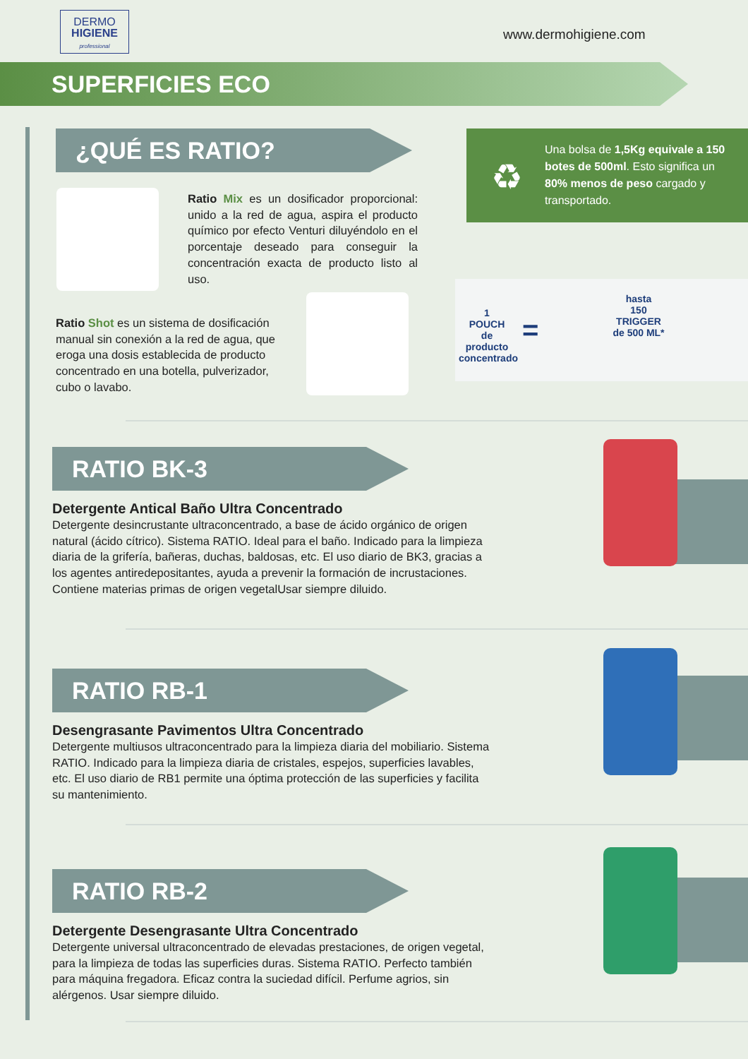DERMO
HIGIENE
professional
www.dermohigiene.com
SUPERFICIES ECO
¿QUÉ ES RATIO?
Ratio Mix es un dosificador proporcional: unido a la red de agua, aspira el producto químico por efecto Venturi diluyéndolo en el porcentaje deseado para conseguir la concentración exacta de producto listo al uso.
Ratio Shot es un sistema de dosificación manual sin conexión a la red de agua, que eroga una dosis establecida de producto concentrado en una botella, pulverizador, cubo o lavabo.
♻
Una bolsa de 1,5Kg equivale a 150 botes de 500ml. Esto significa un 80% menos de peso cargado y transportado.
1
POUCH
de producto concentrado
=
hasta
150
TRIGGER
de 500 ML*
RATIO BK-3
Detergente Antical Baño Ultra Concentrado
Detergente desincrustante ultraconcentrado, a base de ácido orgánico de origen natural (ácido cítrico). Sistema RATIO. Ideal para el baño. Indicado para la limpieza diaria de la grifería, bañeras, duchas, baldosas, etc. El uso diario de BK3, gracias a los agentes antiredepositantes, ayuda a prevenir la formación de incrustaciones. Contiene materias primas de origen vegetalUsar siempre diluido.
RATIO RB-1
Desengrasante Pavimentos Ultra Concentrado
Detergente multiusos ultraconcentrado para la limpieza diaria del mobiliario. Sistema RATIO. Indicado para la limpieza diaria de cristales, espejos, superficies lavables, etc. El uso diario de RB1 permite una óptima protección de las superficies y facilita su mantenimiento.
RATIO RB-2
Detergente Desengrasante Ultra Concentrado
Detergente universal ultraconcentrado de elevadas prestaciones, de origen vegetal, para la limpieza de todas las superficies duras. Sistema RATIO. Perfecto también para máquina fregadora. Eficaz contra la suciedad difícil. Perfume agrios, sin alérgenos. Usar siempre diluido.